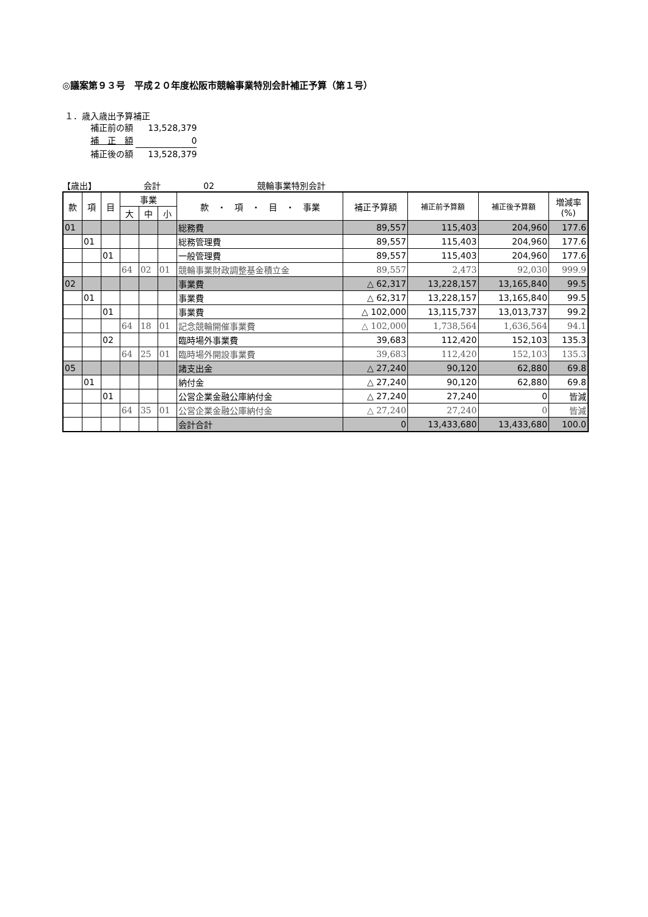◎議案第９３号　平成２０年度松阪市競輪事業特別会計補正予算（第１号）
１．歳入歳出予算補正
補正前の額 13,528,379
補　正　額 0
補正後の額 13,528,379
【歳出】　　　　　　会計　　　　　02　　　　　競輪事業特別会計
| 款 | 項 | 目 | 事業 | | | 款 ・ 項 ・ 目 ・ 事業 | 補正予算額 | 補正前予算額 | 補正後予算額 | 増減率 (%) |
| --- | --- | --- | --- | --- | --- | --- | --- | --- | --- | --- |
| | | | 大 | 中 | 小 | | | | | |
| 01 | | | | | | 総務費 | 89,557 | 115,403 | 204,960 | 177.6 |
| | 01 | | | | | 総務管理費 | 89,557 | 115,403 | 204,960 | 177.6 |
| | | 01 | | | | 一般管理費 | 89,557 | 115,403 | 204,960 | 177.6 |
| | | | 64 | 02 | 01 | 競輪事業財政調整基金積立金 | 89,557 | 2,473 | 92,030 | 999.9 |
| 02 | | | | | | 事業費 | △ 62,317 | 13,228,157 | 13,165,840 | 99.5 |
| | 01 | | | | | 事業費 | △ 62,317 | 13,228,157 | 13,165,840 | 99.5 |
| | | 01 | | | | 事業費 | △ 102,000 | 13,115,737 | 13,013,737 | 99.2 |
| | | | 64 | 18 | 01 | 記念競輪開催事業費 | △ 102,000 | 1,738,564 | 1,636,564 | 94.1 |
| | | 02 | | | | 臨時場外事業費 | 39,683 | 112,420 | 152,103 | 135.3 |
| | | | 64 | 25 | 01 | 臨時場外開設事業費 | 39,683 | 112,420 | 152,103 | 135.3 |
| 05 | | | | | | 諸支出金 | △ 27,240 | 90,120 | 62,880 | 69.8 |
| | 01 | | | | | 納付金 | △ 27,240 | 90,120 | 62,880 | 69.8 |
| | | 01 | | | | 公営企業金融公庫納付金 | △ 27,240 | 27,240 | 0 | 皆減 |
| | | | 64 | 35 | 01 | 公営企業金融公庫納付金 | △ 27,240 | 27,240 | 0 | 皆減 |
| | | | | | | 会計合計 | 0 | 13,433,680 | 13,433,680 | 100.0 |